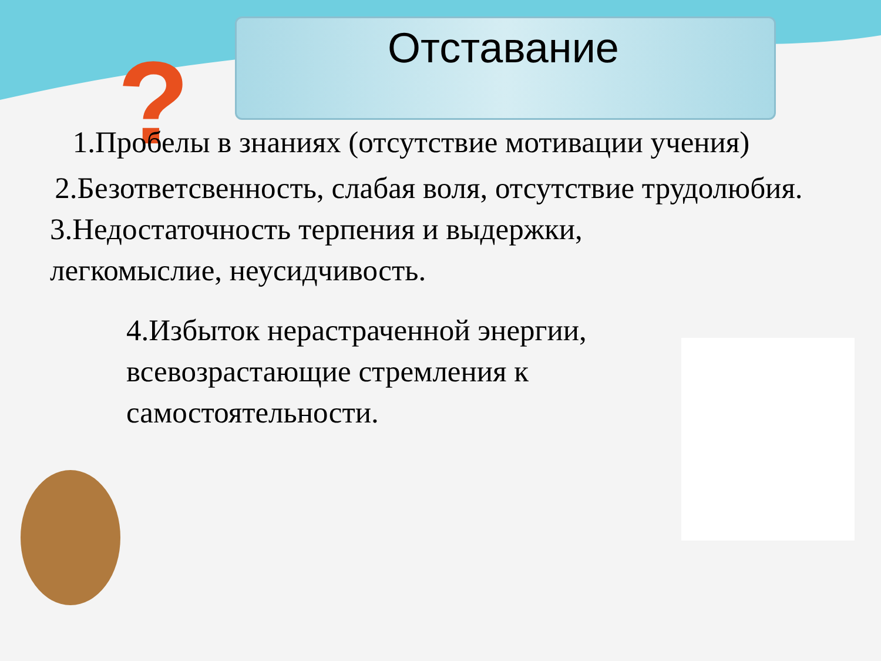?
Отставание
1.Пробелы в знаниях (отсутствие мотивации учения)
2.Безответсвенность, слабая воля, отсутствие трудолюбия.
3.Недостаточность терпения и выдержки, легкомыслие, неусидчивость.
4.Избыток нерастраченной энергии, всевозрастающие стремления к самостоятельности.